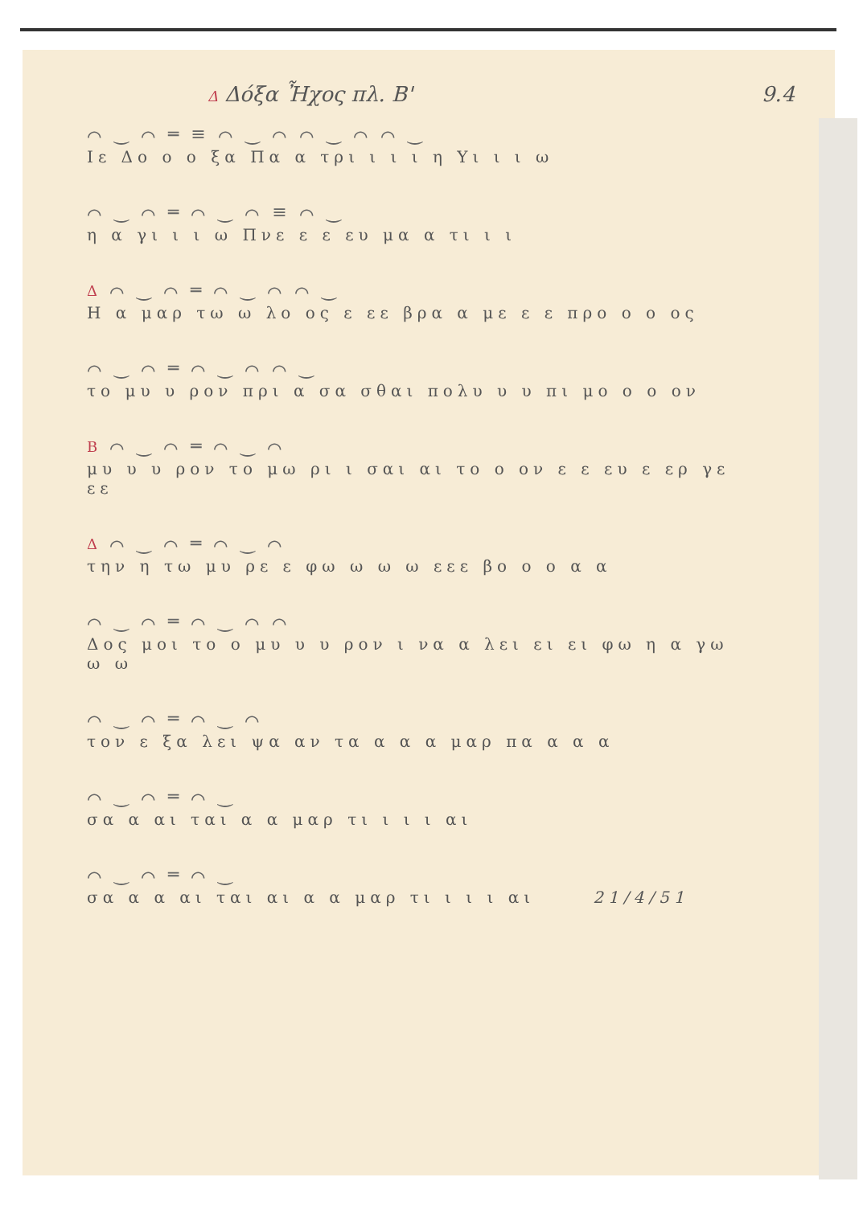Δ Δόξα Ἦχος πλ. Β' 9.4
⌒ ‿ ⌒ ═ ≡ ⌒ ‿ ⌒ ⌒ ‿ ⌒ ⌒ ‿
Ιε Δο ο ο ξα Πα α τρι ι ι ι η Υι ι ι ω
⌒ ‿ ⌒ ═ ⌒ ‿ ⌒ ≡ ⌒ ‿
η α γι ι ι ω Πνε ε ε ευ μα α τι ι ι
Δ ⌒ ‿ ⌒ ═ ⌒ ‿ ⌒ ⌒ ‿
Η α μαρ τω ω λο ος ε εε βρα α με ε ε προ ο ο ος
⌒ ‿ ⌒ ═ ⌒ ‿ ⌒ ⌒ ‿
το μυ υ ρον πρι α σα σθαι πολυ υ υ πι μο ο ο ον
Β ⌒ ‿ ⌒ ═ ⌒ ‿ ⌒
μυ υ υ ρον το μω ρι ι σαι αι το ο ον ε ε ευ ε ερ γε εε
Δ ⌒ ‿ ⌒ ═ ⌒ ‿ ⌒
την η τω μυ ρε ε φω ω ω ω εεε βο ο ο α α
⌒ ‿ ⌒ ═ ⌒ ‿ ⌒ ⌒
Δος μοι το ο μυ υ υ ρον ι να α λει ει ει φω η α γω ω ω
⌒ ‿ ⌒ ═ ⌒ ‿ ⌒
τον ε ξα λει ψα αν τα α α α μαρ πα α α α
⌒ ‿ ⌒ ═ ⌒ ‿
σα α αι ται α α μαρ τι ι ι ι αι
⌒ ‿ ⌒ ═ ⌒ ‿
σα α α αι ται αι α α μαρ τι ι ι ι αι 21/4/51